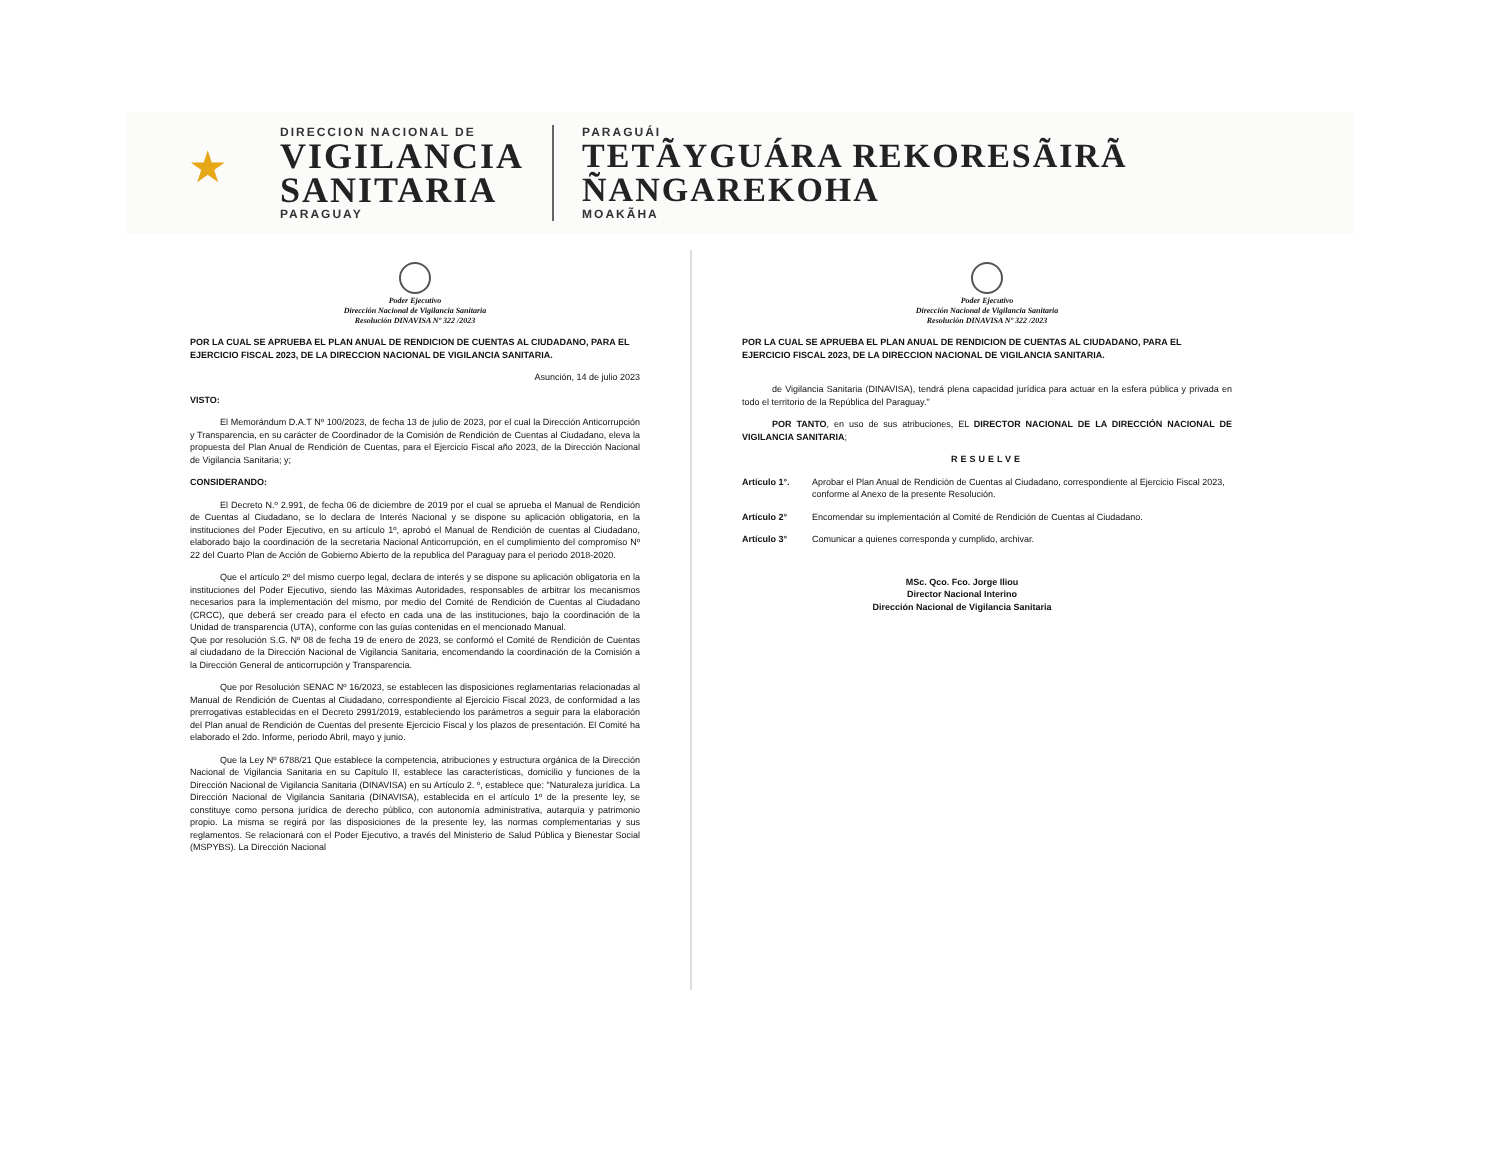★
DIRECCION NACIONAL DE
VIGILANCIA
SANITARIA
PARAGUAY
PARAGUÁI
TETÃYGUÁRA REKORESÃIRÃ
ÑANGAREKOHA
MOAKÃHA
Poder Ejecutivo
Dirección Nacional de Vigilancia Sanitaria
Resolución DINAVISA Nº 322 /2023
POR LA CUAL SE APRUEBA EL PLAN ANUAL DE RENDICION DE CUENTAS AL CIUDADANO, PARA EL EJERCICIO FISCAL 2023, DE LA DIRECCION NACIONAL DE VIGILANCIA SANITARIA.
Asunción, 14 de julio 2023
VISTO:
El Memorándum D.A.T Nº 100/2023, de fecha 13 de julio de 2023, por el cual la Dirección Anticorrupción y Transparencia, en su carácter de Coordinador de la Comisión de Rendición de Cuentas al Ciudadano, eleva la propuesta del Plan Anual de Rendición de Cuentas, para el Ejercicio Fiscal año 2023, de la Dirección Nacional de Vigilancia Sanitaria; y;
CONSIDERANDO:
El Decreto N.º 2.991, de fecha 06 de diciembre de 2019 por el cual se aprueba el Manual de Rendición de Cuentas al Ciudadano, se lo declara de Interés Nacional y se dispone su aplicación obligatoria, en la instituciones del Poder Ejecutivo, en su artículo 1º, aprobó el Manual de Rendición de cuentas al Ciudadano, elaborado bajo la coordinación de la secretaria Nacional Anticorrupción, en el cumplimiento del compromiso Nº 22 del Cuarto Plan de Acción de Gobierno Abierto de la republica del Paraguay para el periodo 2018-2020.
Que el artículo 2º del mismo cuerpo legal, declara de interés y se dispone su aplicación obligatoria en la instituciones del Poder Ejecutivo, siendo las Máximas Autoridades, responsables de arbitrar los mecanismos necesarios para la implementación del mismo, por medio del Comité de Rendición de Cuentas al Ciudadano (CRCC), que deberá ser creado para el efecto en cada una de las instituciones, bajo la coordinación de la Unidad de transparencia (UTA), conforme con las guías contenidas en el mencionado Manual.
Que por resolución S.G. Nº 08 de fecha 19 de enero de 2023, se conformó el Comité de Rendición de Cuentas al ciudadano de la Dirección Nacional de Vigilancia Sanitaria, encomendando la coordinación de la Comisión a la Dirección General de anticorrupción y Transparencia.
Que por Resolución SENAC Nº 16/2023, se establecen las disposiciones reglamentarias relacionadas al Manual de Rendición de Cuentas al Ciudadano, correspondiente al Ejercicio Fiscal 2023, de conformidad a las prerrogativas establecidas en el Decreto 2991/2019, estableciendo los parámetros a seguir para la elaboración del Plan anual de Rendición de Cuentas del presente Ejercicio Fiscal y los plazos de presentación. El Comité ha elaborado el 2do. Informe, periodo Abril, mayo y junio.
Que la Ley Nº 6788/21 Que establece la competencia, atribuciones y estructura orgánica de la Dirección Nacional de Vigilancia Sanitaria en su Capítulo II, establece las características, domicilio y funciones de la Dirección Nacional de Vigilancia Sanitaria (DINAVISA) en su Artículo 2. º, establece que: "Naturaleza jurídica. La Dirección Nacional de Vigilancia Sanitaria (DINAVISA), establecida en el artículo 1º de la presente ley, se constituye como persona jurídica de derecho público, con autonomía administrativa, autarquía y patrimonio propio. La misma se regirá por las disposiciones de la presente ley, las normas complementarias y sus reglamentos. Se relacionará con el Poder Ejecutivo, a través del Ministerio de Salud Pública y Bienestar Social (MSPYBS). La Dirección Nacional
Poder Ejecutivo
Dirección Nacional de Vigilancia Sanitaria
Resolución DINAVISA Nº 322 /2023
POR LA CUAL SE APRUEBA EL PLAN ANUAL DE RENDICION DE CUENTAS AL CIUDADANO, PARA EL EJERCICIO FISCAL 2023, DE LA DIRECCION NACIONAL DE VIGILANCIA SANITARIA.
de Vigilancia Sanitaria (DINAVISA), tendrá plena capacidad jurídica para actuar en la esfera pública y privada en todo el territorio de la República del Paraguay."
POR TANTO, en uso de sus atribuciones, EL DIRECTOR NACIONAL DE LA DIRECCIÓN NACIONAL DE VIGILANCIA SANITARIA;
RESUELVE
Artículo 1°. Aprobar el Plan Anual de Rendición de Cuentas al Ciudadano, correspondiente al Ejercicio Fiscal 2023, conforme al Anexo de la presente Resolución.
Artículo 2° Encomendar su implementación al Comité de Rendición de Cuentas al Ciudadano.
Artículo 3° Comunicar a quienes corresponda y cumplido, archivar.
MSc. Qco. Fco. Jorge Iliou
Director Nacional Interino
Dirección Nacional de Vigilancia Sanitaria